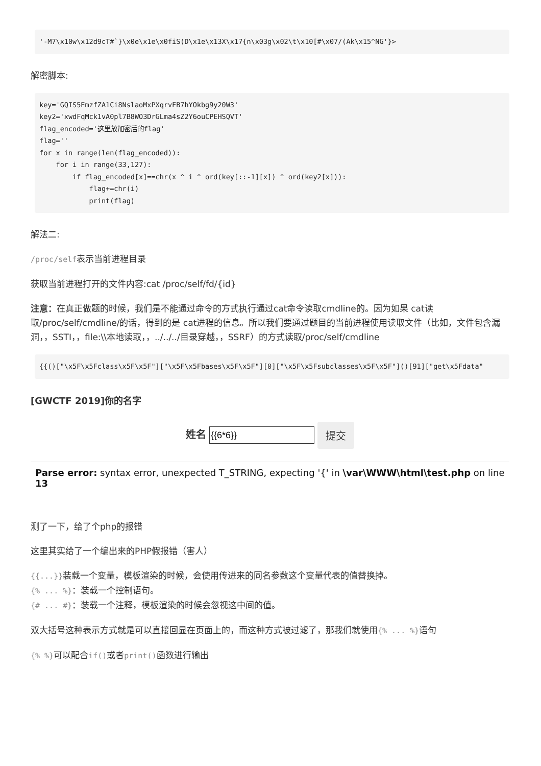'-M7\x10w\x12d9cT#`}\x0e\x1e\x0fiS(D\x1e\x13X\x17{n\x03g\x02\t\x10[#\x07/(Ak\x15^NG'}>
解密脚本:
key='GQIS5EmzfZA1Ci8NslaoMxPXqrvFB7hYOkbg9y20W3'
key2='xwdFqMck1vA0pl7B8WO3DrGLma4sZ2Y6ouCPEHSQVT'
flag_encoded='这里放加密后的flag'
flag=''
for x in range(len(flag_encoded)):
    for i in range(33,127):
        if flag_encoded[x]==chr(x ^ i ^ ord(key[::-1][x]) ^ ord(key2[x])):
            flag+=chr(i)
            print(flag)
解法二:
/proc/self表示当前进程目录
获取当前进程打开的文件内容:cat /proc/self/fd/{id}
注意：在真正做题的时候，我们是不能通过命令的方式执行通过cat命令读取cmdline的。因为如果 cat读取/proc/self/cmdline/的话，得到的是 cat进程的信息。所以我们要通过题目的当前进程使用读取文件（比如，文件包含漏洞，，SSTI，，file:\\本地读取，，../../../目录穿越，，SSRF）的方式读取/proc/self/cmdline
{{()["\x5F\x5Fclass\x5F\x5F"]["\x5F\x5Fbases\x5F\x5F"][0]["\x5F\x5Fsubclasses\x5F\x5F"]()[91]["get\x5Fdata"
[GWCTF 2019]你的名字
姓名 提交
Parse error: syntax error, unexpected T_STRING, expecting '{' in \var\WWW\html\test.php on line 13
测了一下，给了个php的报错
这里其实给了一个编出来的PHP假报错（害人）
{{...}}装载一个变量，模板渲染的时候，会使用传进来的同名参数这个变量代表的值替换掉。
{% ... %}：装载一个控制语句。
{# ... #}：装载一个注释，模板渲染的时候会忽视这中间的值。
双大括号这种表示方式就是可以直接回显在页面上的，而这种方式被过滤了，那我们就使用{% ... %}语句
{% %}可以配合if() 或者print() 函数进行输出